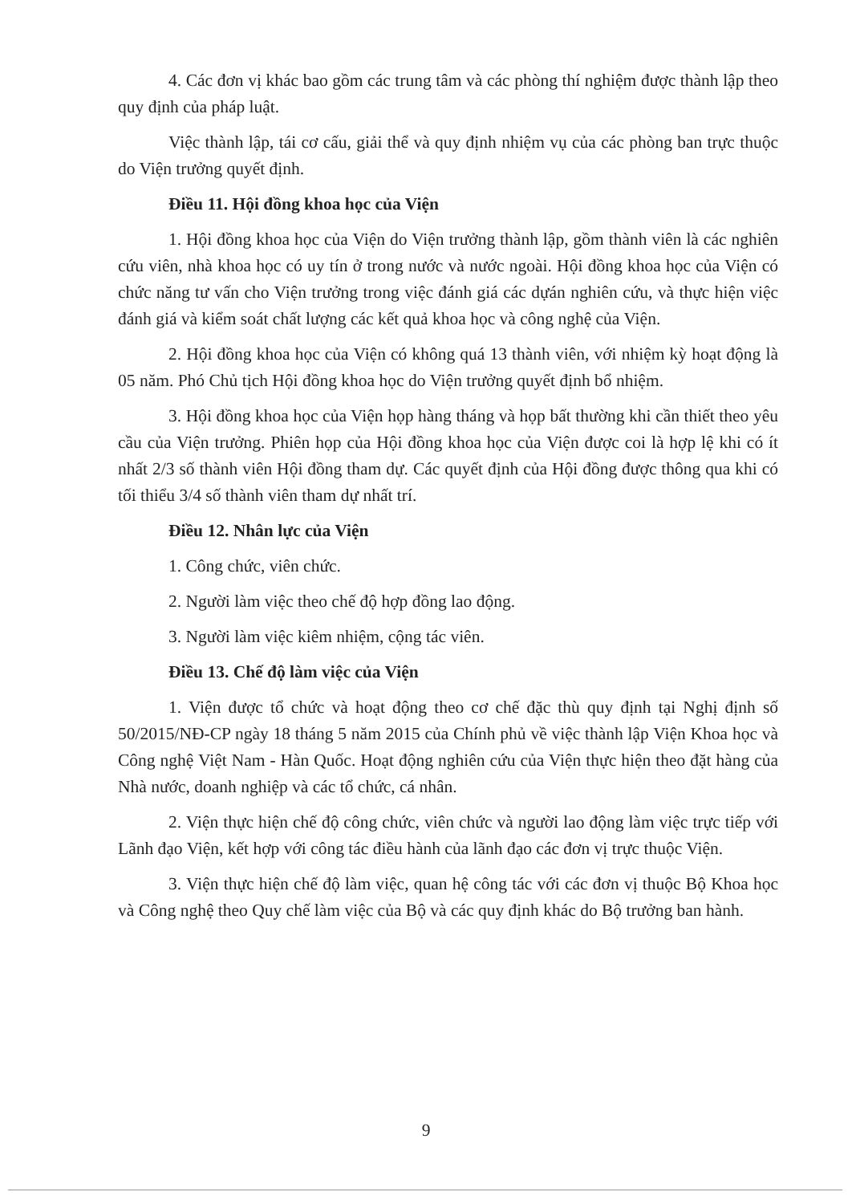4. Các đơn vị khác bao gồm các trung tâm và các phòng thí nghiệm được thành lập theo quy định của pháp luật.
Việc thành lập, tái cơ cấu, giải thể và quy định nhiệm vụ của các phòng ban trực thuộc do Viện trưởng quyết định.
Điều 11. Hội đồng khoa học của Viện
1. Hội đồng khoa học của Viện do Viện trưởng thành lập, gồm thành viên là các nghiên cứu viên, nhà khoa học có uy tín ở trong nước và nước ngoài. Hội đồng khoa học của Viện có chức năng tư vấn cho Viện trưởng trong việc đánh giá các dựán nghiên cứu, và thực hiện việc đánh giá và kiểm soát chất lượng các kết quả khoa học và công nghệ của Viện.
2. Hội đồng khoa học của Viện có không quá 13 thành viên, với nhiệm kỳ hoạt động là 05 năm. Phó Chủ tịch Hội đồng khoa học do Viện trưởng quyết định bổ nhiệm.
3. Hội đồng khoa học của Viện họp hàng tháng và họp bất thường khi cần thiết theo yêu cầu của Viện trưởng. Phiên họp của Hội đồng khoa học của Viện được coi là hợp lệ khi có ít nhất 2/3 số thành viên Hội đồng tham dự. Các quyết định của Hội đồng được thông qua khi có tối thiểu 3/4 số thành viên tham dự nhất trí.
Điều 12. Nhân lực của Viện
1. Công chức, viên chức.
2. Người làm việc theo chế độ hợp đồng lao động.
3. Người làm việc kiêm nhiệm, cộng tác viên.
Điều 13. Chế độ làm việc của Viện
1. Viện được tổ chức và hoạt động theo cơ chế đặc thù quy định tại Nghị định số 50/2015/NĐ-CP ngày 18 tháng 5 năm 2015 của Chính phủ về việc thành lập Viện Khoa học và Công nghệ Việt Nam - Hàn Quốc. Hoạt động nghiên cứu của Viện thực hiện theo đặt hàng của Nhà nước, doanh nghiệp và các tổ chức, cá nhân.
2. Viện thực hiện chế độ công chức, viên chức và người lao động làm việc trực tiếp với Lãnh đạo Viện, kết hợp với công tác điều hành của lãnh đạo các đơn vị trực thuộc Viện.
3. Viện thực hiện chế độ làm việc, quan hệ công tác với các đơn vị thuộc Bộ Khoa học và Công nghệ theo Quy chế làm việc của Bộ và các quy định khác do Bộ trưởng ban hành.
9